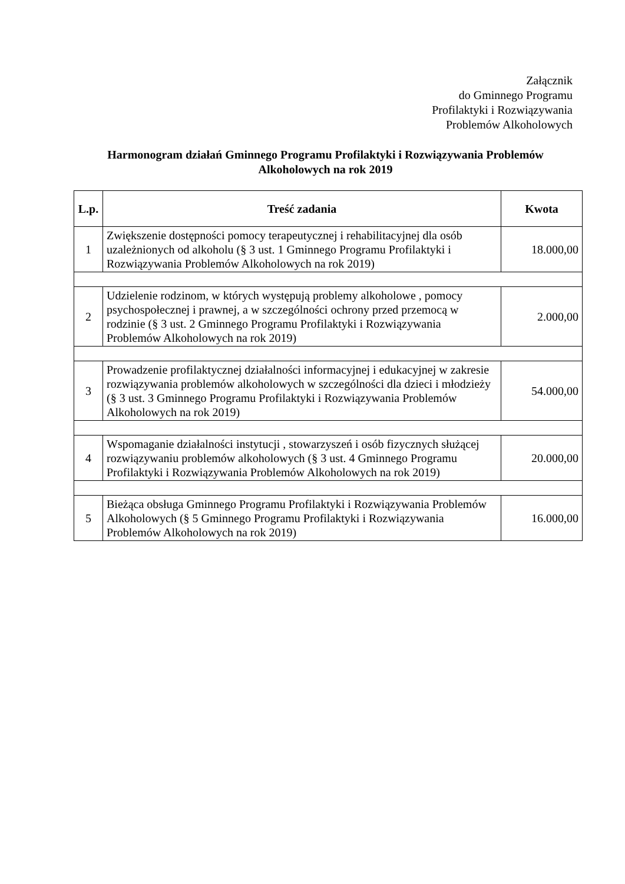Załącznik
do Gminnego Programu
Profilaktyki i Rozwiązywania
Problemów Alkoholowych
Harmonogram działań Gminnego Programu Profilaktyki i Rozwiązywania Problemów Alkoholowych na rok 2019
| L.p. | Treść zadania | Kwota |
| --- | --- | --- |
| 1 | Zwiększenie dostępności pomocy terapeutycznej i rehabilitacyjnej dla osób uzależnionych od alkoholu (§ 3 ust. 1 Gminnego Programu Profilaktyki i Rozwiązywania Problemów Alkoholowych na rok 2019) | 18.000,00 |
| 2 | Udzielenie rodzinom, w których występują problemy alkoholowe , pomocy psychospołecznej i prawnej, a w szczególności ochrony przed przemocą w rodzinie (§ 3 ust. 2 Gminnego Programu Profilaktyki i Rozwiązywania Problemów Alkoholowych na rok 2019) | 2.000,00 |
| 3 | Prowadzenie profilaktycznej działalności informacyjnej i edukacyjnej w zakresie rozwiązywania problemów alkoholowych w szczególności dla dzieci i młodzieży (§ 3 ust. 3 Gminnego Programu Profilaktyki i Rozwiązywania Problemów Alkoholowych na rok 2019) | 54.000,00 |
| 4 | Wspomaganie działalności instytucji , stowarzyszeń i osób fizycznych służącej rozwiązywaniu problemów alkoholowych (§ 3 ust. 4 Gminnego Programu Profilaktyki i Rozwiązywania Problemów Alkoholowych na rok 2019) | 20.000,00 |
| 5 | Bieżąca obsługa Gminnego Programu Profilaktyki i Rozwiązywania Problemów Alkoholowych (§ 5 Gminnego Programu Profilaktyki i Rozwiązywania Problemów Alkoholowych na rok 2019) | 16.000,00 |